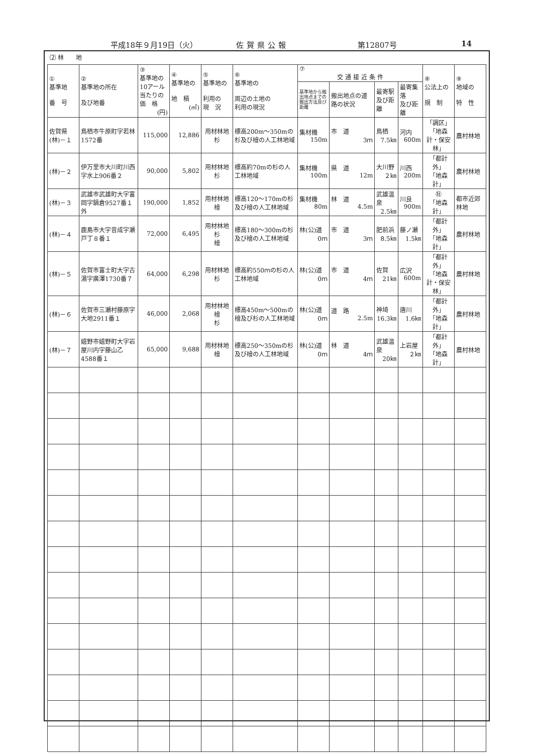平成18年９月19日（火） 佐賀県公報 第12807号 14
⑵ 林　　地
| ① 基準地 番 号 | ② 基準地の所在 及び地番 | ③ 基準地の10アール当たりの価 格 (円) | ④ 基準地の 地 積 (㎡) | ⑤ 基準地の 利用の 現 況 | ⑥ 基準地の 周辺の土地の 利用の現況 | ⑦ 交 通 接 近 条 件 | | | | ⑧ 公法上の 規 制 | ⑨ 地域の 特 性 |
| --- | --- | --- | --- | --- | --- | --- | --- | --- | --- | --- | --- |
| | | | | | | 基準地から搬出地点までの搬出方法及び距離 | 搬出地点の道路の状況 | 最寄駅 及び距離 | 最寄集落 及び距離 | | |
| 佐賀県 (林)－１ | 鳥栖市牛原町字若林1572番 | 115,000 | 12,886 | 用材林地 杉 | 標高200m～350mの杉及び檜の人工林地域 | 集材機 150m | 市 道 3ｍ | 鳥栖 7.5㎞ | 河内 600m | 「調区」 「地森計・保安林」 | 農村林地 |
| (林)－２ | 伊万里市大川町川西字水上906番２ | 90,000 | 5,802 | 用材林地 杉 | 標高約70mの杉の人工林地域 | 集材機 100m | 県 道 12m | 大川野 ２㎞ | 川西 200m | 「都計外」 「地森計」 | 農村林地 |
| (林)－３ | 武雄市武雄町大字富岡字鍋倉9527番１外 | 190,000 | 1,852 | 用材林地 檜 | 標高120～170mの杉及び檜の人工林地域 | 集材機 80m | 林 道 4.5m | 武雄温泉 2.5㎞ | 川良 900m | ㊓ 「地森計」 | 都市近郊林地 |
| (林)－４ | 鹿島市大字音成字瀬戸丁８番１ | 72,000 | 6,495 | 用材林地 杉 檜 | 標高180～300mの杉及び檜の人工林地域 | 林(公)道 0ｍ | 市 道 3ｍ | 肥前浜 8.5㎞ | 藤ノ瀬 1.5㎞ | 「都計外」 「地森計」 | 農村林地 |
| (林)－５ | 佐賀市富士町大字古湯字廣澤1730番７ | 64,000 | 6,298 | 用材林地 杉 | 標高約550ｍの杉の人工林地域 | 林(公)道 0ｍ | 市 道 4ｍ | 佐賀 21㎞ | 広沢 600m | 「都計外」 「地森計・保安林」 | 農村林地 |
| (林)－６ | 佐賀市三瀬村藤原字大地2911番１ | 46,000 | 2,068 | 用材林地 檜 杉 | 標高450m～500mの檜及び杉の人工林地域 | 林(公)道 0ｍ | 道 路 2.5m | 神埼 16.3㎞ | 唐川 1.6㎞ | 「都計外」 「地森計」 | 農村林地 |
| (林)－７ | 嬉野市嬉野町大字岩屋川内字藤山乙4588番１ | 65,000 | 9,688 | 用材林地 檜 | 標高250～350mの杉及び檜の人工林地域 | 林(公)道 0ｍ | 林 道 4ｍ | 武雄温泉 20㎞ | 上岩屋 ２㎞ | 「都計外」 「地森計」 | 農村林地 |